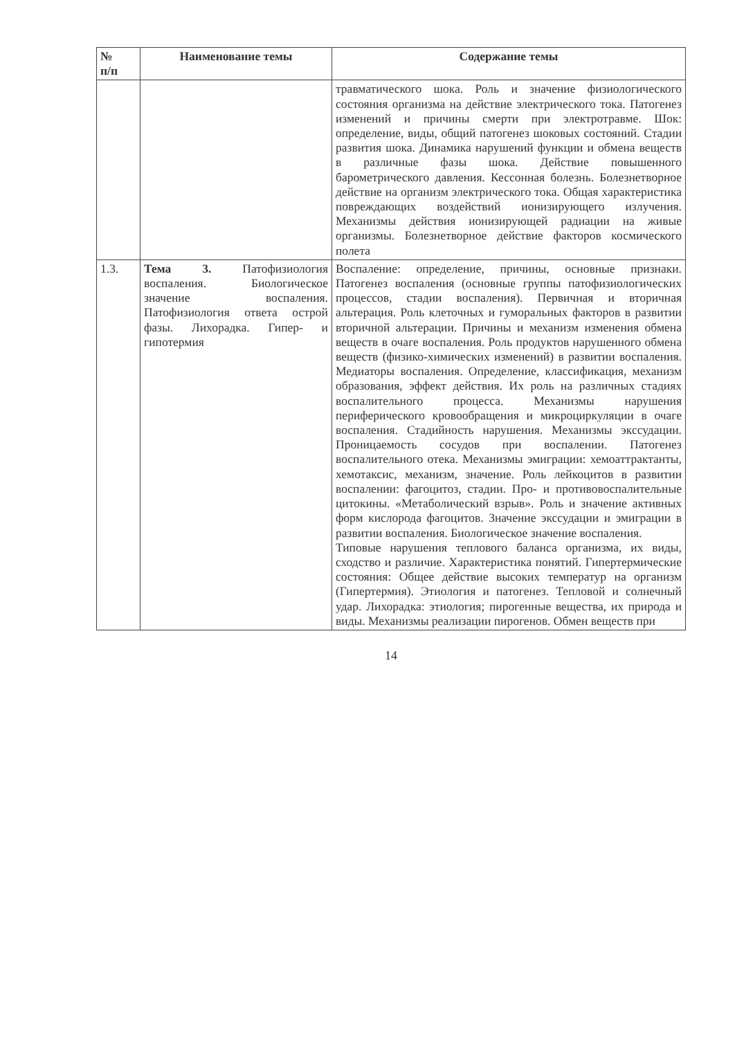| № п/п | Наименование темы | Содержание темы |
| --- | --- | --- |
| | | травматического шока. Роль и значение физиологического состояния организма на действие электрического тока. Патогенез изменений и причины смерти при электротравме. Шок: определение, виды, общий патогенез шоковых состояний. Стадии развития шока. Динамика нарушений функции и обмена веществ в различные фазы шока. Действие повышенного барометрического давления. Кессонная болезнь. Болезнетворное действие на организм электрического тока. Общая характеристика повреждающих воздействий ионизирующего излучения. Механизмы действия ионизирующей радиации на живые организмы. Болезнетворное действие факторов космического полета |
| 1.3. | Тема 3. Патофизиология воспаления. Биологическое значение воспаления. Патофизиология ответа острой фазы. Лихорадка. Гипер- и гипотермия | Воспаление: определение, причины, основные признаки. Патогенез воспаления (основные группы патофизиологических процессов, стадии воспаления). Первичная и вторичная альтерация. Роль клеточных и гуморальных факторов в развитии вторичной альтерации. Причины и механизм изменения обмена веществ в очаге воспаления. Роль продуктов нарушенного обмена веществ (физико-химических изменений) в развитии воспаления. Медиаторы воспаления. Определение, классификация, механизм образования, эффект действия. Их роль на различных стадиях воспалительного процесса. Механизмы нарушения периферического кровообращения и микроциркуляции в очаге воспаления. Стадийность нарушения. Механизмы экссудации. Проницаемость сосудов при воспалении. Патогенез воспалительного отека. Механизмы эмиграции: хемоаттрактанты, хемотаксис, механизм, значение. Роль лейкоцитов в развитии воспалении: фагоцитоз, стадии. Про- и противовоспалительные цитокины. «Метаболический взрыв». Роль и значение активных форм кислорода фагоцитов. Значение экссудации и эмиграции в развитии воспаления. Биологическое значение воспаления. Типовые нарушения теплового баланса организма, их виды, сходство и различие. Характеристика понятий. Гипертермические состояния: Общее действие высоких температур на организм (Гипертермия). Этиология и патогенез. Тепловой и солнечный удар. Лихорадка: этиология; пирогенные вещества, их природа и виды. Механизмы реализации пирогенов. Обмен веществ при |
14